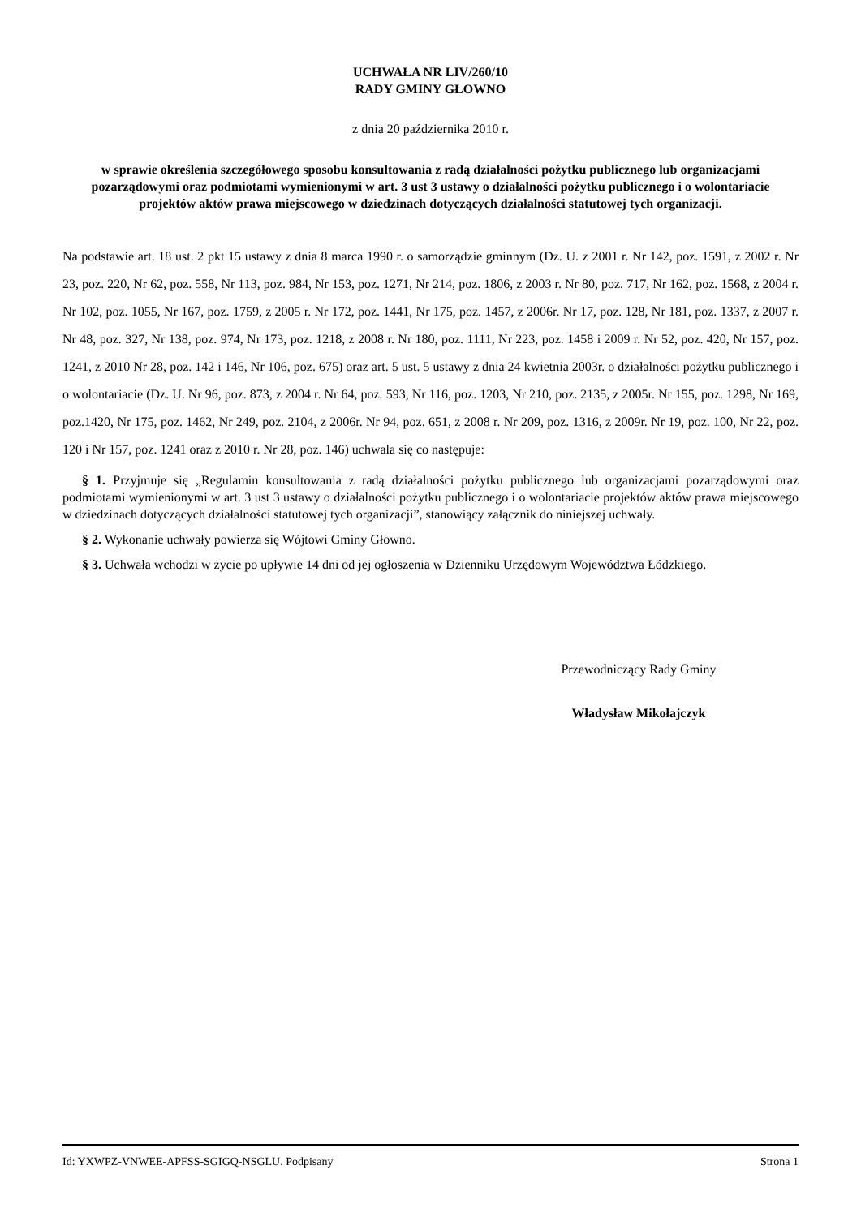UCHWAŁA NR LIV/260/10
RADY GMINY GŁOWNO
z dnia 20 października 2010 r.
w sprawie określenia szczegółowego sposobu konsultowania z radą działalności pożytku publicznego lub organizacjami pozarządowymi oraz podmiotami wymienionymi w art. 3 ust 3 ustawy o działalności pożytku publicznego i o wolontariacie projektów aktów prawa miejscowego w dziedzinach dotyczących działalności statutowej tych organizacji.
Na podstawie art. 18 ust. 2 pkt 15 ustawy z dnia 8 marca 1990 r. o samorządzie gminnym (Dz. U. z 2001 r. Nr 142, poz. 1591, z 2002 r. Nr 23, poz. 220, Nr 62, poz. 558, Nr 113, poz. 984, Nr 153, poz. 1271, Nr 214, poz. 1806, z 2003 r. Nr 80, poz. 717, Nr 162, poz. 1568, z 2004 r. Nr 102, poz. 1055, Nr 167, poz. 1759, z 2005 r. Nr 172, poz. 1441, Nr 175, poz. 1457, z 2006r. Nr 17, poz. 128, Nr 181, poz. 1337, z 2007 r. Nr 48, poz. 327, Nr 138, poz. 974, Nr 173, poz. 1218, z 2008 r. Nr 180, poz. 1111, Nr 223, poz. 1458 i 2009 r. Nr 52, poz. 420, Nr 157, poz. 1241, z 2010 Nr 28, poz. 142 i 146, Nr 106, poz. 675) oraz art. 5 ust. 5 ustawy z dnia 24 kwietnia 2003r. o działalności pożytku publicznego i o wolontariacie (Dz. U. Nr 96, poz. 873, z 2004 r. Nr 64, poz. 593, Nr 116, poz. 1203, Nr 210, poz. 2135, z 2005r. Nr 155, poz. 1298, Nr 169, poz.1420, Nr 175, poz. 1462, Nr 249, poz. 2104, z 2006r. Nr 94, poz. 651, z 2008 r. Nr 209, poz. 1316, z 2009r. Nr 19, poz. 100, Nr 22, poz. 120 i Nr 157, poz. 1241 oraz z 2010 r. Nr 28, poz. 146) uchwala się co następuje:
§ 1. Przyjmuje się „Regulamin konsultowania z radą działalności pożytku publicznego lub organizacjami pozarządowymi oraz podmiotami wymienionymi w art. 3 ust 3 ustawy o działalności pożytku publicznego i o wolontariacie projektów aktów prawa miejscowego w dziedzinach dotyczących działalności statutowej tych organizacji”, stanowiący załącznik do niniejszej uchwały.
§ 2. Wykonanie uchwały powierza się Wójtowi Gminy Głowno.
§ 3. Uchwała wchodzi w życie po upływie 14 dni od jej ogłoszenia w Dzienniku Urzędowym Województwa Łódzkiego.
Przewodniczący Rady Gminy
Władysław Mikołajczyk
Id: YXWPZ-VNWEE-APFSS-SGIGQ-NSGLU. Podpisany Strona 1